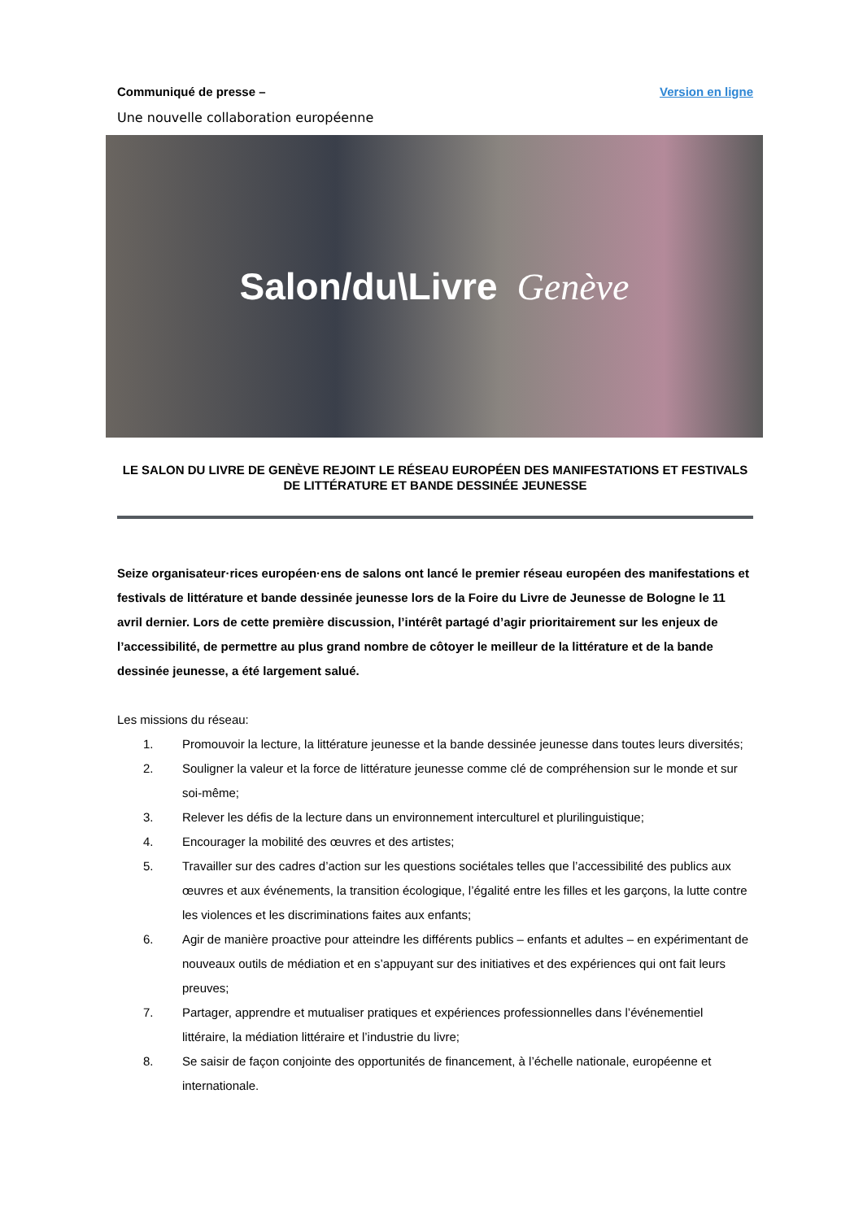Communiqué de presse – Version en ligne
Une nouvelle collaboration européenne
Salon/du\Livre Genève
LE SALON DU LIVRE DE GENÈVE REJOINT LE RÉSEAU EUROPÉEN DES MANIFESTATIONS ET FESTIVALS DE LITTÉRATURE ET BANDE DESSINÉE JEUNESSE
Seize organisateur·rices européen·ens de salons ont lancé le premier réseau européen des manifestations et festivals de littérature et bande dessinée jeunesse lors de la Foire du Livre de Jeunesse de Bologne le 11 avril dernier. Lors de cette première discussion, l’intérêt partagé d’agir prioritairement sur les enjeux de l’accessibilité, de permettre au plus grand nombre de côtoyer le meilleur de la littérature et de la bande dessinée jeunesse, a été largement salué.
Les missions du réseau:
1. Promouvoir la lecture, la littérature jeunesse et la bande dessinée jeunesse dans toutes leurs diversités;
2. Souligner la valeur et la force de littérature jeunesse comme clé de compréhension sur le monde et sur soi-même;
3. Relever les défis de la lecture dans un environnement interculturel et plurilinguistique;
4. Encourager la mobilité des œuvres et des artistes;
5. Travailler sur des cadres d’action sur les questions sociétales telles que l’accessibilité des publics aux œuvres et aux événements, la transition écologique, l’égalité entre les filles et les garçons, la lutte contre les violences et les discriminations faites aux enfants;
6. Agir de manière proactive pour atteindre les différents publics – enfants et adultes – en expérimentant de nouveaux outils de médiation et en s’appuyant sur des initiatives et des expériences qui ont fait leurs preuves;
7. Partager, apprendre et mutualiser pratiques et expériences professionnelles dans l’événementiel littéraire, la médiation littéraire et l’industrie du livre;
8. Se saisir de façon conjointe des opportunités de financement, à l’échelle nationale, européenne et internationale.